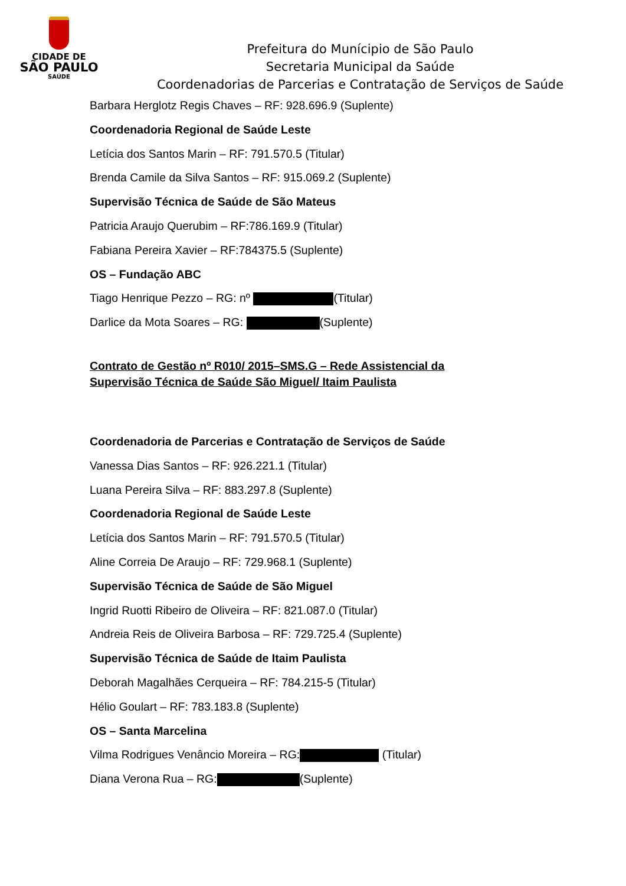CIDADE DE
SÃO PAULO
SAÚDE
Prefeitura do Munícipio de São Paulo
Secretaria Municipal da Saúde
Coordenadorias de Parcerias e Contratação de Serviços de Saúde
Barbara Herglotz Regis Chaves – RF: 928.696.9 (Suplente)
Coordenadoria Regional de Saúde Leste
Letícia dos Santos Marin – RF: 791.570.5 (Titular)
Brenda Camile da Silva Santos – RF: 915.069.2 (Suplente)
Supervisão Técnica de Saúde de São Mateus
Patricia Araujo Querubim – RF:786.169.9 (Titular)
Fabiana Pereira Xavier – RF:784375.5 (Suplente)
OS – Fundação ABC
Tiago Henrique Pezzo – RG: nº (Titular)
Darlice da Mota Soares – RG: (Suplente)
Contrato de Gestão nº R010/ 2015–SMS.G – Rede Assistencial da
Supervisão Técnica de Saúde São Miguel/ Itaim Paulista
Coordenadoria de Parcerias e Contratação de Serviços de Saúde
Vanessa Dias Santos – RF: 926.221.1 (Titular)
Luana Pereira Silva – RF: 883.297.8 (Suplente)
Coordenadoria Regional de Saúde Leste
Letícia dos Santos Marin – RF: 791.570.5 (Titular)
Aline Correia De Araujo – RF: 729.968.1 (Suplente)
Supervisão Técnica de Saúde de São Miguel
Ingrid Ruotti Ribeiro de Oliveira – RF: 821.087.0 (Titular)
Andreia Reis de Oliveira Barbosa – RF: 729.725.4 (Suplente)
Supervisão Técnica de Saúde de Itaim Paulista
Deborah Magalhães Cerqueira – RF: 784.215-5 (Titular)
Hélio Goulart – RF: 783.183.8 (Suplente)
OS – Santa Marcelina
Vilma Rodrigues Venâncio Moreira – RG: (Titular)
Diana Verona Rua – RG: (Suplente)